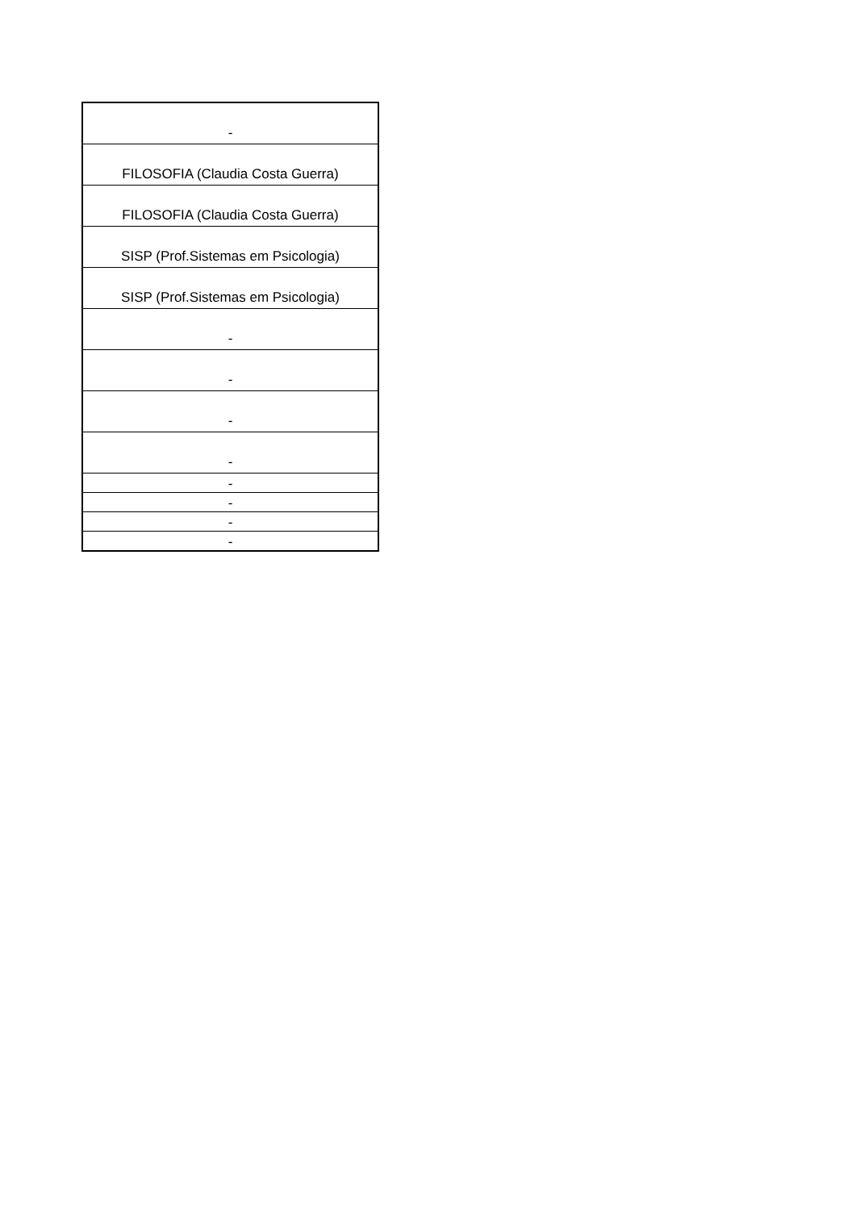| - |
| FILOSOFIA (Claudia Costa Guerra) |
| FILOSOFIA (Claudia Costa Guerra) |
| SISP (Prof.Sistemas em Psicologia) |
| SISP (Prof.Sistemas em Psicologia) |
| - |
| - |
| - |
| - |
| - |
| - |
| - |
| - |